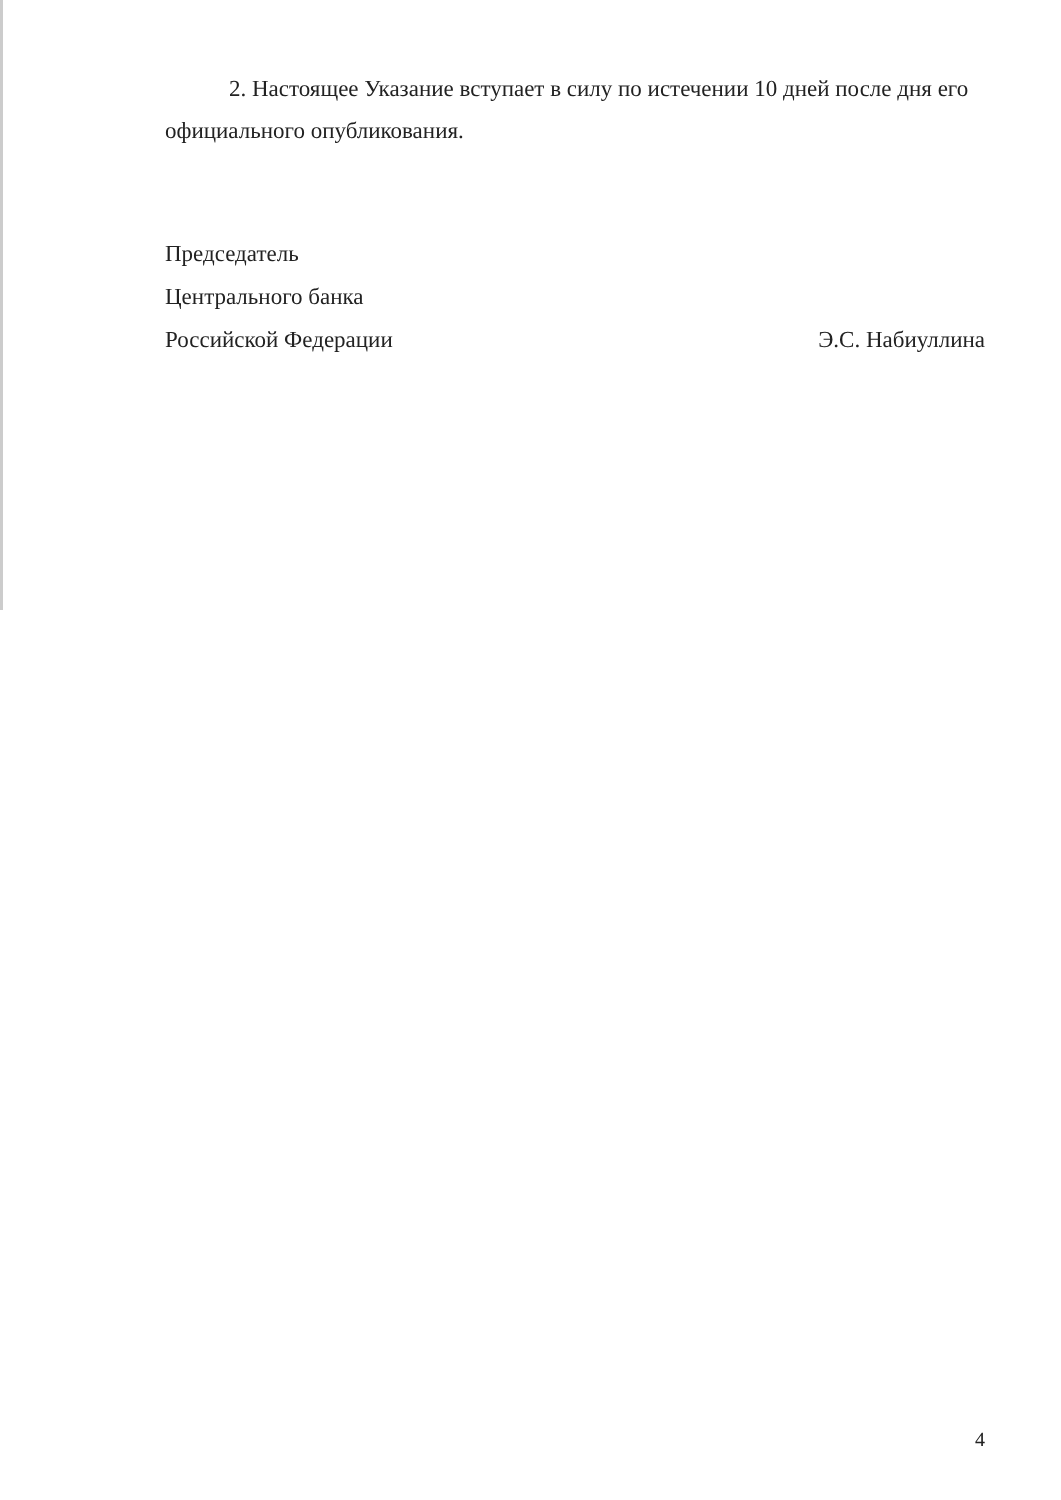2. Настоящее Указание вступает в силу по истечении 10 дней после дня его официального опубликования.
Председатель
Центрального банка
Российской Федерации Э.С. Набиуллина
4